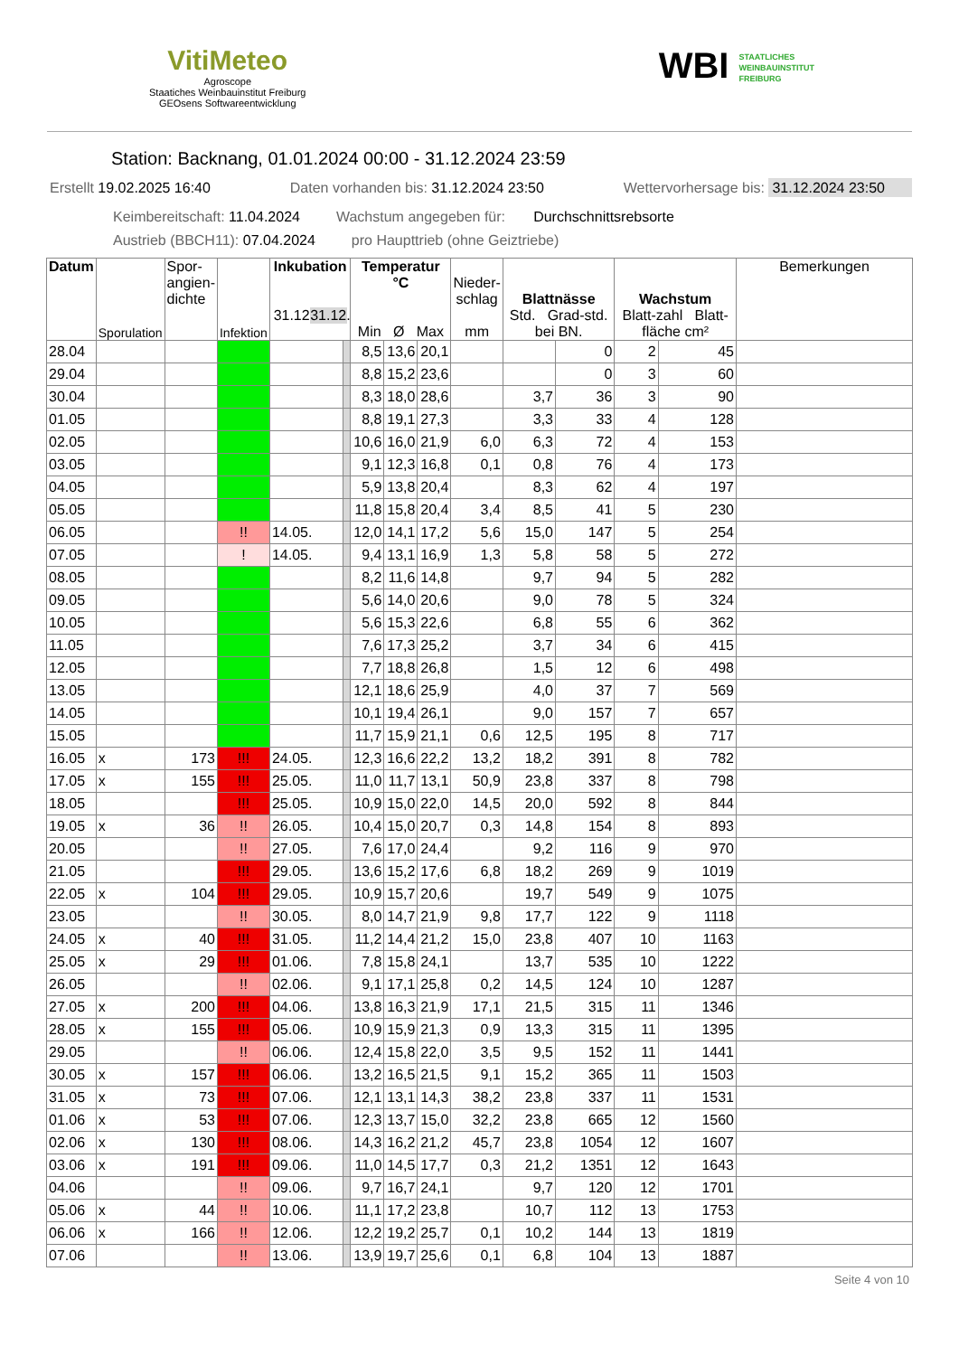VitiMeteo
Agroscope
Staatiches Weinbauinstitut Freiburg
GEOsens Softwareentwicklung
WBI STAATLICHES
WEINBAUINSTITUT
FREIBURG
Station: Backnang, 01.01.2024 00:00 - 31.12.2024 23:59
Erstellt 19.02.2025 16:40 Daten vorhanden bis: 31.12.2024 23:50 Wettervorhersage bis: 31.12.2024 23:50
Keimbereitschaft: 11.04.2024 Wachstum angegeben für: Durchschnittsrebsorte
Austrieb (BBCH11): 07.04.2024 pro Haupttrieb (ohne Geiztriebe)
| Datum | Sporulation | Spor- angien- dichte | Infektion | Inkubation 31.12. 31.12. | | Temperatur °C Min Ø Max | | | Nieder- schlag mm | Blattnässe Std. Grad-std. bei BN. | | Wachstum Blatt-zahl Blatt-fläche cm² | | Bemerkungen |
| --- | --- | --- | --- | --- | --- | --- | --- | --- | --- | --- | --- | --- | --- | --- |
| 28.04 | | | | | | 8,5 | 13,6 | 20,1 | | | 0 | 2 | 45 | |
| 29.04 | | | | | | 8,8 | 15,2 | 23,6 | | | 0 | 3 | 60 | |
| 30.04 | | | | | | 8,3 | 18,0 | 28,6 | | 3,7 | 36 | 3 | 90 | |
| 01.05 | | | | | | 8,8 | 19,1 | 27,3 | | 3,3 | 33 | 4 | 128 | |
| 02.05 | | | | | | 10,6 | 16,0 | 21,9 | 6,0 | 6,3 | 72 | 4 | 153 | |
| 03.05 | | | | | | 9,1 | 12,3 | 16,8 | 0,1 | 0,8 | 76 | 4 | 173 | |
| 04.05 | | | | | | 5,9 | 13,8 | 20,4 | | 8,3 | 62 | 4 | 197 | |
| 05.05 | | | | | | 11,8 | 15,8 | 20,4 | 3,4 | 8,5 | 41 | 5 | 230 | |
| 06.05 | | | !! | 14.05. | | 12,0 | 14,1 | 17,2 | 5,6 | 15,0 | 147 | 5 | 254 | |
| 07.05 | | | ! | 14.05. | | 9,4 | 13,1 | 16,9 | 1,3 | 5,8 | 58 | 5 | 272 | |
| 08.05 | | | | | | 8,2 | 11,6 | 14,8 | | 9,7 | 94 | 5 | 282 | |
| 09.05 | | | | | | 5,6 | 14,0 | 20,6 | | 9,0 | 78 | 5 | 324 | |
| 10.05 | | | | | | 5,6 | 15,3 | 22,6 | | 6,8 | 55 | 6 | 362 | |
| 11.05 | | | | | | 7,6 | 17,3 | 25,2 | | 3,7 | 34 | 6 | 415 | |
| 12.05 | | | | | | 7,7 | 18,8 | 26,8 | | 1,5 | 12 | 6 | 498 | |
| 13.05 | | | | | | 12,1 | 18,6 | 25,9 | | 4,0 | 37 | 7 | 569 | |
| 14.05 | | | | | | 10,1 | 19,4 | 26,1 | | 9,0 | 157 | 7 | 657 | |
| 15.05 | | | | | | 11,7 | 15,9 | 21,1 | 0,6 | 12,5 | 195 | 8 | 717 | |
| 16.05 | x | 173 | !!! | 24.05. | | 12,3 | 16,6 | 22,2 | 13,2 | 18,2 | 391 | 8 | 782 | |
| 17.05 | x | 155 | !!! | 25.05. | | 11,0 | 11,7 | 13,1 | 50,9 | 23,8 | 337 | 8 | 798 | |
| 18.05 | | | !!! | 25.05. | | 10,9 | 15,0 | 22,0 | 14,5 | 20,0 | 592 | 8 | 844 | |
| 19.05 | x | 36 | !! | 26.05. | | 10,4 | 15,0 | 20,7 | 0,3 | 14,8 | 154 | 8 | 893 | |
| 20.05 | | | !! | 27.05. | | 7,6 | 17,0 | 24,4 | | 9,2 | 116 | 9 | 970 | |
| 21.05 | | | !!! | 29.05. | | 13,6 | 15,2 | 17,6 | 6,8 | 18,2 | 269 | 9 | 1019 | |
| 22.05 | x | 104 | !!! | 29.05. | | 10,9 | 15,7 | 20,6 | | 19,7 | 549 | 9 | 1075 | |
| 23.05 | | | !! | 30.05. | | 8,0 | 14,7 | 21,9 | 9,8 | 17,7 | 122 | 9 | 1118 | |
| 24.05 | x | 40 | !!! | 31.05. | | 11,2 | 14,4 | 21,2 | 15,0 | 23,8 | 407 | 10 | 1163 | |
| 25.05 | x | 29 | !!! | 01.06. | | 7,8 | 15,8 | 24,1 | | 13,7 | 535 | 10 | 1222 | |
| 26.05 | | | !! | 02.06. | | 9,1 | 17,1 | 25,8 | 0,2 | 14,5 | 124 | 10 | 1287 | |
| 27.05 | x | 200 | !!! | 04.06. | | 13,8 | 16,3 | 21,9 | 17,1 | 21,5 | 315 | 11 | 1346 | |
| 28.05 | x | 155 | !!! | 05.06. | | 10,9 | 15,9 | 21,3 | 0,9 | 13,3 | 315 | 11 | 1395 | |
| 29.05 | | | !! | 06.06. | | 12,4 | 15,8 | 22,0 | 3,5 | 9,5 | 152 | 11 | 1441 | |
| 30.05 | x | 157 | !!! | 06.06. | | 13,2 | 16,5 | 21,5 | 9,1 | 15,2 | 365 | 11 | 1503 | |
| 31.05 | x | 73 | !!! | 07.06. | | 12,1 | 13,1 | 14,3 | 38,2 | 23,8 | 337 | 11 | 1531 | |
| 01.06 | x | 53 | !!! | 07.06. | | 12,3 | 13,7 | 15,0 | 32,2 | 23,8 | 665 | 12 | 1560 | |
| 02.06 | x | 130 | !!! | 08.06. | | 14,3 | 16,2 | 21,2 | 45,7 | 23,8 | 1054 | 12 | 1607 | |
| 03.06 | x | 191 | !!! | 09.06. | | 11,0 | 14,5 | 17,7 | 0,3 | 21,2 | 1351 | 12 | 1643 | |
| 04.06 | | | !! | 09.06. | | 9,7 | 16,7 | 24,1 | | 9,7 | 120 | 12 | 1701 | |
| 05.06 | x | 44 | !! | 10.06. | | 11,1 | 17,2 | 23,8 | | 10,7 | 112 | 13 | 1753 | |
| 06.06 | x | 166 | !! | 12.06. | | 12,2 | 19,2 | 25,7 | 0,1 | 10,2 | 144 | 13 | 1819 | |
| 07.06 | | | !! | 13.06. | | 13,9 | 19,7 | 25,6 | 0,1 | 6,8 | 104 | 13 | 1887 | |
Seite 4 von 10